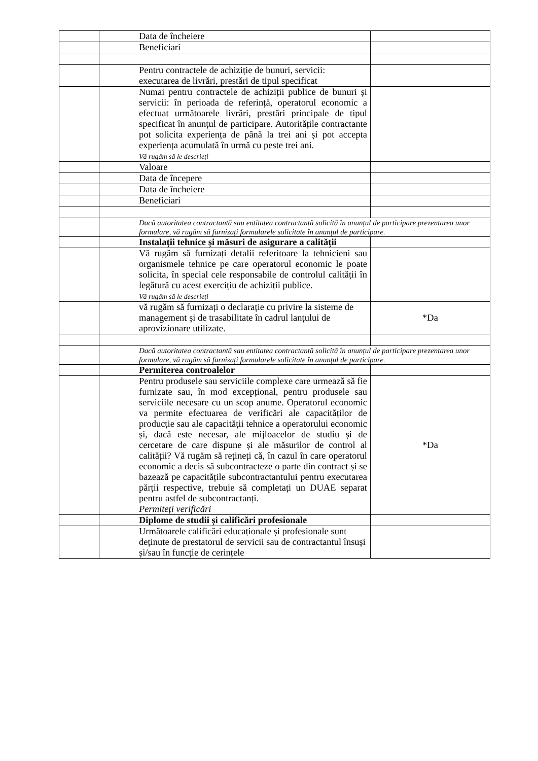| | | Data de încheiere | |
| | | Beneficiari | |
| | | Pentru contractele de achiziție de bunuri, servicii: executarea de livrări, prestări de tipul specificat | |
| | | Numai pentru contractele de achiziții publice de bunuri și servicii: în perioada de referință, operatorul economic a efectuat următoarele livrări, prestări principale de tipul specificat în anunțul de participare. Autoritățile contractante pot solicita experiența de până la trei ani și pot accepta experiența acumulată în urmă cu peste trei ani. Vă rugăm să le descrieți | |
| | | Valoare | |
| | | Data de începere | |
| | | Data de încheiere | |
| | | Beneficiari | |
| | | Dacă autoritatea contractantă sau entitatea contractantă solicită în anunțul de participare prezentarea unor formulare, vă rugăm să furnizați formularele solicitate în anunțul de participare. | |
| | | Instalații tehnice și măsuri de asigurare a calității | |
| | | Vă rugăm să furnizați detalii referitoare la tehnicieni sau organismele tehnice pe care operatorul economic le poate solicita, în special cele responsabile de controlul calității în legătură cu acest exercițiu de achiziții publice. Vă rugăm să le descrieți | |
| | | vă rugăm să furnizați o declarație cu privire la sisteme de management și de trasabilitate în cadrul lanțului de aprovizionare utilizate. | *Da |
| | | Dacă autoritatea contractantă sau entitatea contractantă solicită în anunțul de participare prezentarea unor formulare, vă rugăm să furnizați formularele solicitate în anunțul de participare. | |
| | | Permiterea controalelor | |
| | | Pentru produsele sau serviciile complexe care urmează să fie furnizate sau, în mod excepțional, pentru produsele sau serviciile necesare cu un scop anume. Operatorul economic va permite efectuarea de verificări ale capacităților de producție sau ale capacității tehnice a operatorului economic și, dacă este necesar, ale mijloacelor de studiu și de cercetare de care dispune și ale măsurilor de control al calității? Vă rugăm să rețineți că, în cazul în care operatorul economic a decis să subcontracteze o parte din contract și se bazează pe capacitățile subcontractantului pentru executarea părții respective, trebuie să completați un DUAE separat pentru astfel de subcontractanți. Permiteți verificări | *Da |
| | | Diplome de studii și calificări profesionale | |
| | | Următoarele calificări educaționale și profesionale sunt deținute de prestatorul de servicii sau de contractantul însuși și/sau în funcție de cerințele | |